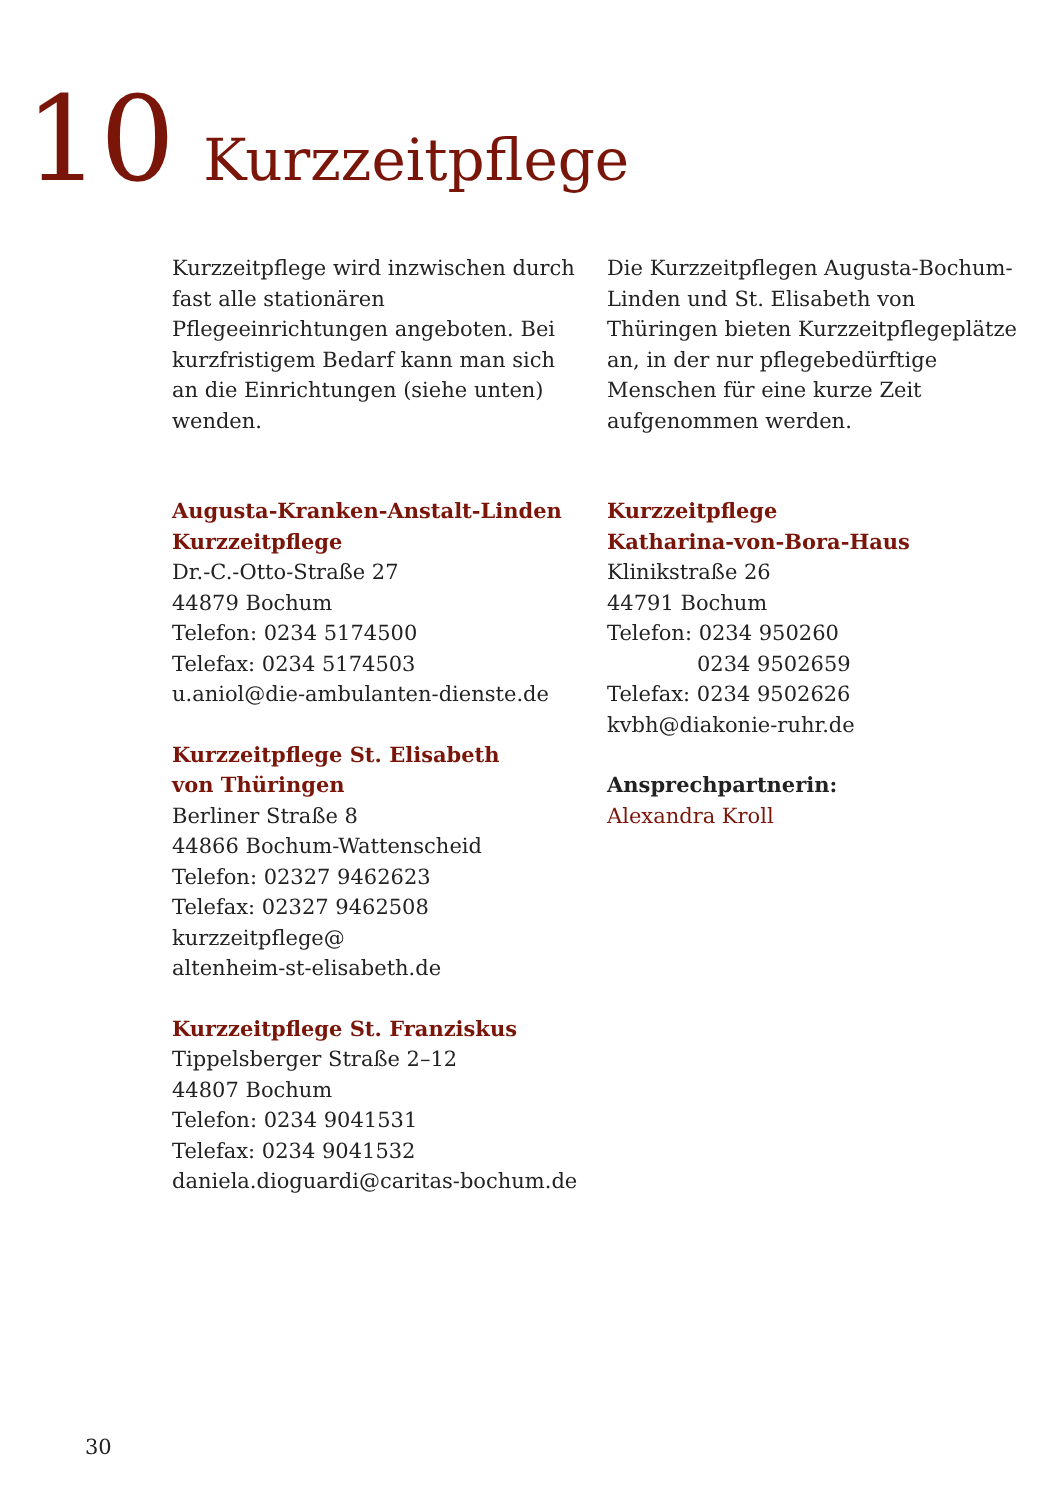10 Kurzzeitpflege
Kurzzeitpflege wird inzwischen durch fast alle stationären Pflegeeinrichtungen angeboten. Bei kurzfristigem Bedarf kann man sich an die Einrichtungen (siehe unten) wenden.
Augusta-Kranken-Anstalt-Linden
Kurzzeitpflege
Dr.-C.-Otto-Straße 27
44879 Bochum
Telefon: 0234 5174500
Telefax: 0234 5174503
u.aniol@die-ambulanten-dienste.de
Kurzzeitpflege St. Elisabeth
von Thüringen
Berliner Straße 8
44866 Bochum-Wattenscheid
Telefon: 02327 9462623
Telefax: 02327 9462508
kurzzeitpflege@
altenheim-st-elisabeth.de
Kurzzeitpflege St. Franziskus
Tippelsberger Straße 2–12
44807 Bochum
Telefon: 0234 9041531
Telefax: 0234 9041532
daniela.dioguardi@caritas-bochum.de
Die Kurzzeitpflegen Augusta-Bochum-Linden und St. Elisabeth von Thüringen bieten Kurzzeitpflegeplätze an, in der nur pflegebedürftige Menschen für eine kurze Zeit aufgenommen werden.
Kurzzeitpflege
Katharina-von-Bora-Haus
Klinikstraße 26
44791 Bochum
Telefon: 0234 950260
0234 9502659
Telefax: 0234 9502626
kvbh@diakonie-ruhr.de
Ansprechpartnerin:
Alexandra Kroll
30